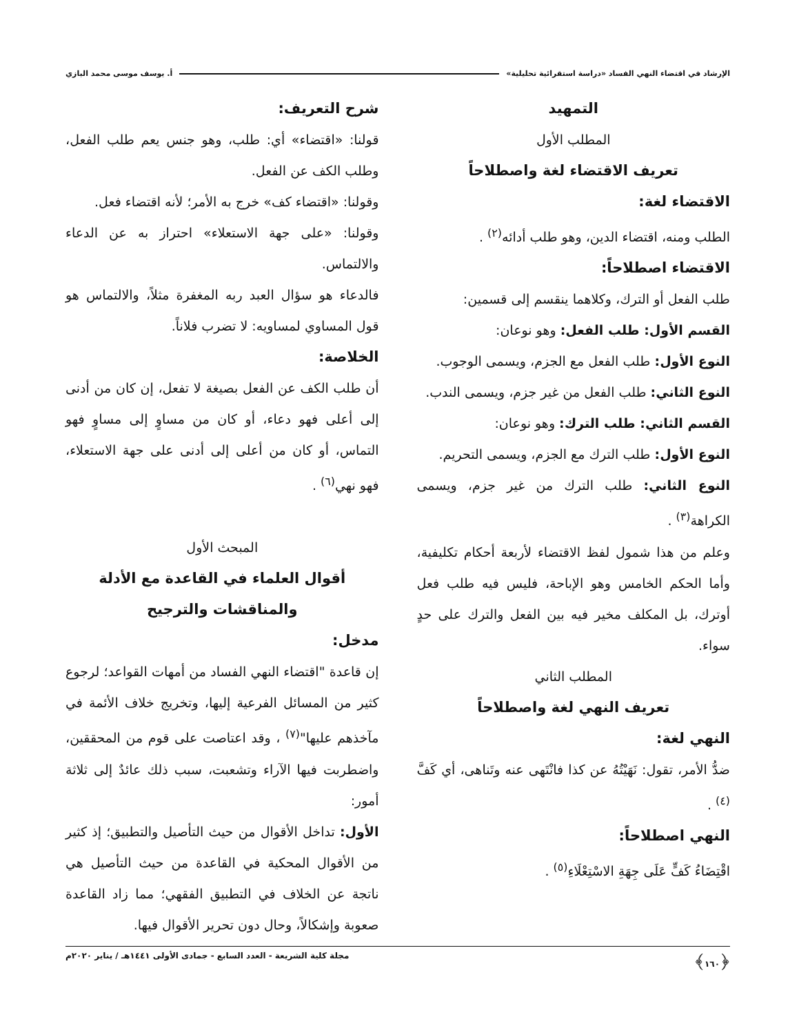الإرشاد في اقتضاء النهي الفساد «دراسة استقرائية تحليلية» أ. يوسف موسى محمد البازي
التمهيد
المطلب الأول
تعريف الاقتضاء لغة واصطلاحاً
الاقتضاء لغة:
الطلب ومنه، اقتضاء الدين، وهو طلب أدائه<sup>(٢)</sup> .
الاقتضاء اصطلاحاً:
طلب الفعل أو الترك، وكلاهما ينقسم إلى قسمين:
القسم الأول: طلب الفعل: وهو نوعان:
النوع الأول: طلب الفعل مع الجزم، ويسمى الوجوب.
النوع الثاني: طلب الفعل من غير جزم، ويسمى الندب.
القسم الثاني: طلب الترك: وهو نوعان:
النوع الأول: طلب الترك مع الجزم، ويسمى التحريم.
النوع الثاني: طلب الترك من غير جزم، ويسمى الكراهة<sup>(٣)</sup> .
وعلم من هذا شمول لفظ الاقتضاء لأربعة أحكام تكليفية، وأما الحكم الخامس وهو الإباحة، فليس فيه طلب فعل أوترك، بل المكلف مخير فيه بين الفعل والترك على حدٍ سواء.
المطلب الثاني
تعريف النهي لغة واصطلاحاً
النهي لغة:
ضدُّ الأمر، تقول: نَهَيْتُهُ عن كذا فانْتَهى عنه وتَناهى، أي كَفَّ <sup>(٤)</sup> .
النهي اصطلاحاً:
اقْتِضَاءُ كَفٍّ عَلَى جِهَةِ الاسْتِعْلَاءِ<sup>(٥)</sup> .
شرح التعريف:
قولنا: «اقتضاء» أي: طلب، وهو جنس يعم طلب الفعل، وطلب الكف عن الفعل.
وقولنا: «اقتضاء كف» خرج به الأمر؛ لأنه اقتضاء فعل.
وقولنا: «على جهة الاستعلاء» احتراز به عن الدعاء والالتماس.
فالدعاء هو سؤال العبد ربه المغفرة مثلاً، والالتماس هو قول المساوي لمساويه: لا تضرب فلاناً.
الخلاصة:
أن طلب الكف عن الفعل بصيغة لا تفعل، إن كان من أدنى إلى أعلى فهو دعاء، أو كان من مساوٍ إلى مساوٍ فهو التماس، أو كان من أعلى إلى أدنى على جهة الاستعلاء، فهو نهي<sup>(٦)</sup> .
المبحث الأول
أقوال العلماء في القاعدة مع الأدلة والمناقشات والترجيح
مدخل:
إن قاعدة "اقتضاء النهي الفساد من أمهات القواعد؛ لرجوع كثير من المسائل الفرعية إليها، وتخريج خلاف الأئمة في مآخذهم عليها"<sup>(٧)</sup> ، وقد اعتاصت على قوم من المحققين، واضطربت فيها الآراء وتشعبت، سبب ذلك عائدٌ إلى ثلاثة أمور:
الأول: تداخل الأقوال من حيث التأصيل والتطبيق؛ إذ كثير من الأقوال المحكية في القاعدة من حيث التأصيل هي ناتجة عن الخلاف في التطبيق الفقهي؛ مما زاد القاعدة صعوبة وإشكالاً، وحال دون تحرير الأقوال فيها.
﴿١٦٠﴾ مجلة كلية الشريعة - العدد السابع - جمادى الأولى ١٤٤١هـ / يناير ٢٠٢٠م